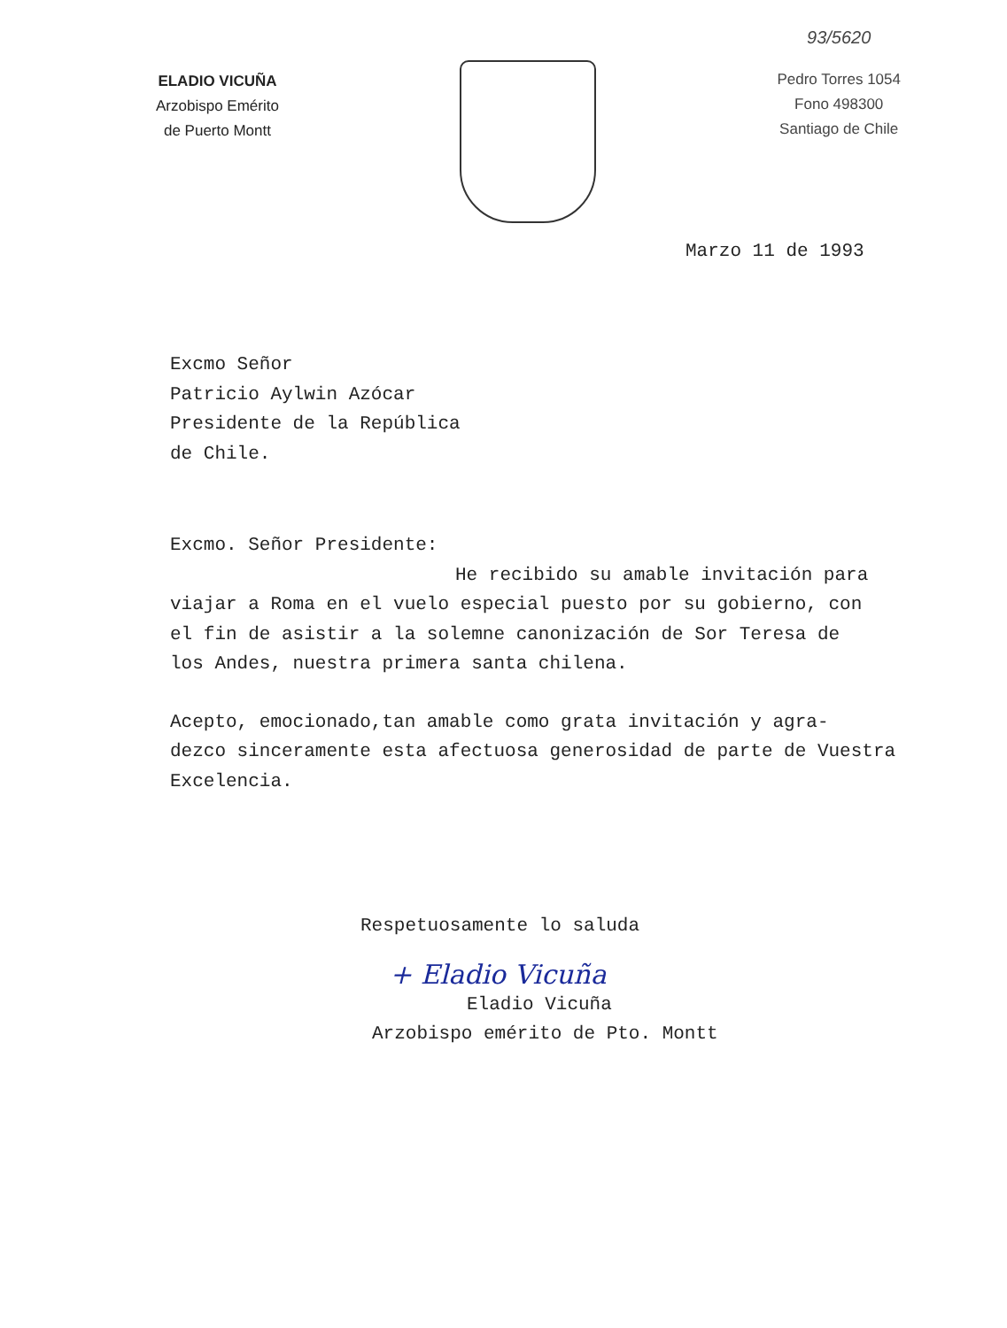ELADIO VICUÑA
Arzobispo Emérito
de Puerto Montt
93/5620
Pedro Torres 1054
Fono 498300
Santiago de Chile
Marzo 11 de 1993
Excmo Señor
Patricio Aylwin Azócar
Presidente de la República
de Chile.
Excmo. Señor Presidente:
He recibido su amable invitación para
viajar a Roma en el vuelo especial puesto por su gobierno, con
el fin de asistir a la solemne canonización de Sor Teresa de
los Andes, nuestra primera santa chilena.
Acepto, emocionado,tan amable como grata invitación y agra-
dezco sinceramente esta afectuosa generosidad de parte de Vuestra
Excelencia.
Respetuosamente lo saluda
+ Eladio Vicuña
Eladio Vicuña
Arzobispo emérito de Pto. Montt